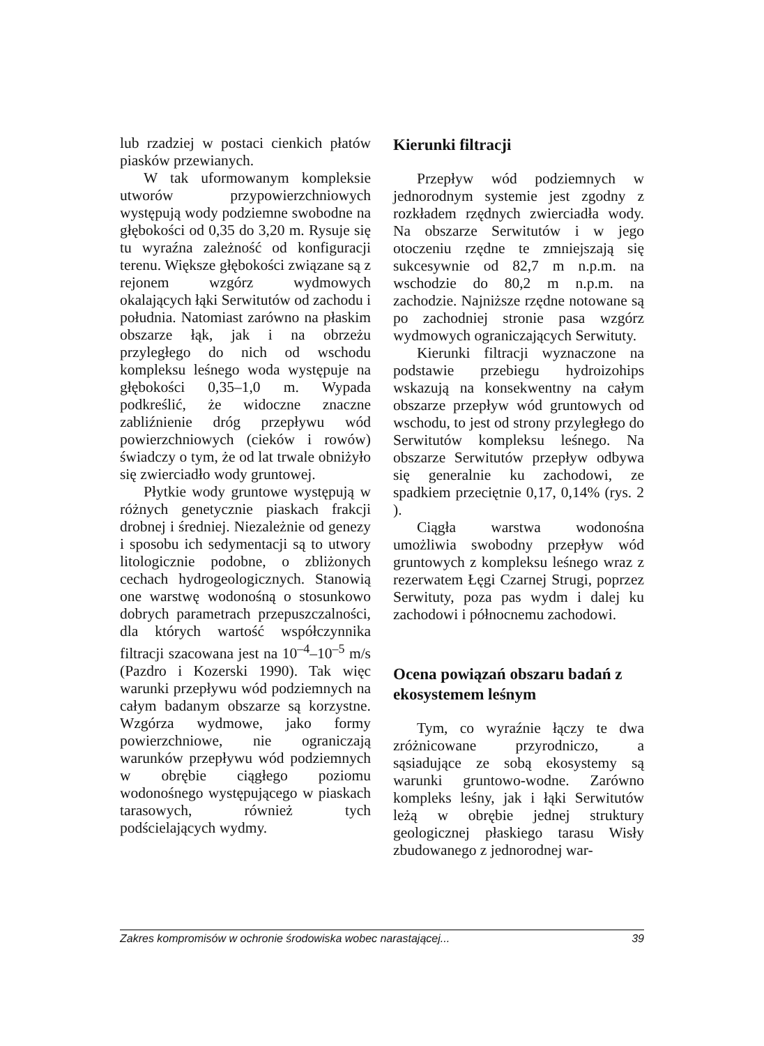lub rzadziej w postaci cienkich płatów piasków przewianych.
W tak uformowanym kompleksie utworów przypowierzchniowych występują wody podziemne swobodne na głębokości od 0,35 do 3,20 m. Rysuje się tu wyraźna zależność od konfiguracji terenu. Większe głębokości związane są z rejonem wzgórz wydmowych okalających łąki Serwitutów od zachodu i południa. Natomiast zarówno na płaskim obszarze łąk, jak i na obrzeżu przyległego do nich od wschodu kompleksu leśnego woda występuje na głębokości 0,35–1,0 m. Wypada podkreślić, że widoczne znaczne zabliźnienie dróg przepływu wód powierzchniowych (cieków i rowów) świadczy o tym, że od lat trwale obniżyło się zwierciadło wody gruntowej.
Płytkie wody gruntowe występują w różnych genetycznie piaskach frakcji drobnej i średniej. Niezależnie od genezy i sposobu ich sedymentacji są to utwory litologicznie podobne, o zbliżonych cechach hydrogeologicznych. Stanowią one warstwę wodonośną o stosunkowo dobrych parametrach przepuszczalności, dla których wartość współczynnika filtracji szacowana jest na 10<sup>–4</sup>–10<sup>–5</sup> m/s (Pazdro i Kozerski 1990). Tak więc warunki przepływu wód podziemnych na całym badanym obszarze są korzystne. Wzgórza wydmowe, jako formy powierzchniowe, nie ograniczają warunków przepływu wód podziemnych w obrębie ciągłego poziomu wodonośnego występującego w piaskach tarasowych, również tych podścielających wydmy.
Kierunki filtracji
Przepływ wód podziemnych w jednorodnym systemie jest zgodny z rozkładem rzędnych zwierciadła wody. Na obszarze Serwitutów i w jego otoczeniu rzędne te zmniejszają się sukcesywnie od 82,7 m n.p.m. na wschodzie do 80,2 m n.p.m. na zachodzie. Najniższe rzędne notowane są po zachodniej stronie pasa wzgórz wydmowych ograniczających Serwituty.
Kierunki filtracji wyznaczone na podstawie przebiegu hydroizohips wskazują na konsekwentny na całym obszarze przepływ wód gruntowych od wschodu, to jest od strony przyległego do Serwitutów kompleksu leśnego. Na obszarze Serwitutów przepływ odbywa się generalnie ku zachodowi, ze spadkiem przeciętnie 0,17, 0,14% (rys. 2 ).
Ciągła warstwa wodonośna umożliwia swobodny przepływ wód gruntowych z kompleksu leśnego wraz z rezerwatem Łęgi Czarnej Strugi, poprzez Serwituty, poza pas wydm i dalej ku zachodowi i północnemu zachodowi.
Ocena powiązań obszaru badań z ekosystemem leśnym
Tym, co wyraźnie łączy te dwa zróżnicowane przyrodniczo, a sąsiadujące ze sobą ekosystemy są warunki gruntowo-wodne. Zarówno kompleks leśny, jak i łąki Serwitutów leżą w obrębie jednej struktury geologicznej płaskiego tarasu Wisły zbudowanego z jednorodnej war-
Zakres kompromisów w ochronie środowiska wobec narastającej... 39